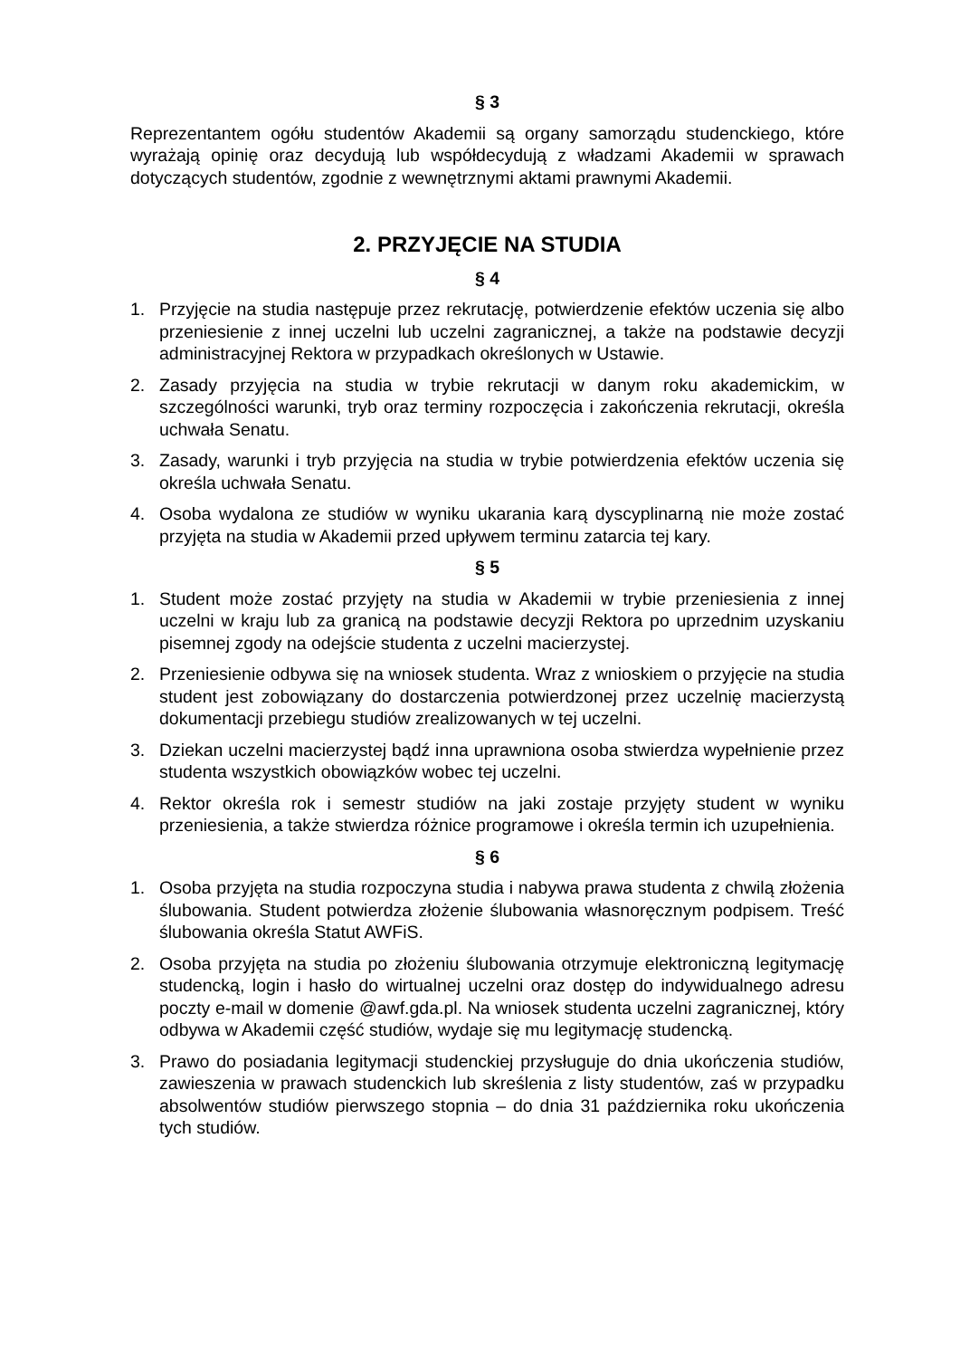§ 3
Reprezentantem ogółu studentów Akademii są organy samorządu studenckiego, które wyrażają opinię oraz decydują lub współdecydują z władzami Akademii w sprawach dotyczących studentów, zgodnie z wewnętrznymi aktami prawnymi Akademii.
2. PRZYJĘCIE NA STUDIA
§ 4
1. Przyjęcie na studia następuje przez rekrutację, potwierdzenie efektów uczenia się albo przeniesienie z innej uczelni lub uczelni zagranicznej, a także na podstawie decyzji administracyjnej Rektora w przypadkach określonych w Ustawie.
2. Zasady przyjęcia na studia w trybie rekrutacji w danym roku akademickim, w szczególności warunki, tryb oraz terminy rozpoczęcia i zakończenia rekrutacji, określa uchwała Senatu.
3. Zasady, warunki i tryb przyjęcia na studia w trybie potwierdzenia efektów uczenia się określa uchwała Senatu.
4. Osoba wydalona ze studiów w wyniku ukarania karą dyscyplinarną nie może zostać przyjęta na studia w Akademii przed upływem terminu zatarcia tej kary.
§ 5
1. Student może zostać przyjęty na studia w Akademii w trybie przeniesienia z innej uczelni w kraju lub za granicą na podstawie decyzji Rektora po uprzednim uzyskaniu pisemnej zgody na odejście studenta z uczelni macierzystej.
2. Przeniesienie odbywa się na wniosek studenta. Wraz z wnioskiem o przyjęcie na studia student jest zobowiązany do dostarczenia potwierdzonej przez uczelnię macierzystą dokumentacji przebiegu studiów zrealizowanych w tej uczelni.
3. Dziekan uczelni macierzystej bądź inna uprawniona osoba stwierdza wypełnienie przez studenta wszystkich obowiązków wobec tej uczelni.
4. Rektor określa rok i semestr studiów na jaki zostaje przyjęty student w wyniku przeniesienia, a także stwierdza różnice programowe i określa termin ich uzupełnienia.
§ 6
1. Osoba przyjęta na studia rozpoczyna studia i nabywa prawa studenta z chwilą złożenia ślubowania. Student potwierdza złożenie ślubowania własnoręcznym podpisem. Treść ślubowania określa Statut AWFiS.
2. Osoba przyjęta na studia po złożeniu ślubowania otrzymuje elektroniczną legitymację studencką, login i hasło do wirtualnej uczelni oraz dostęp do indywidualnego adresu poczty e-mail w domenie @awf.gda.pl. Na wniosek studenta uczelni zagranicznej, który odbywa w Akademii część studiów, wydaje się mu legitymację studencką.
3. Prawo do posiadania legitymacji studenckiej przysługuje do dnia ukończenia studiów, zawieszenia w prawach studenckich lub skreślenia z listy studentów, zaś w przypadku absolwentów studiów pierwszego stopnia – do dnia 31 października roku ukończenia tych studiów.